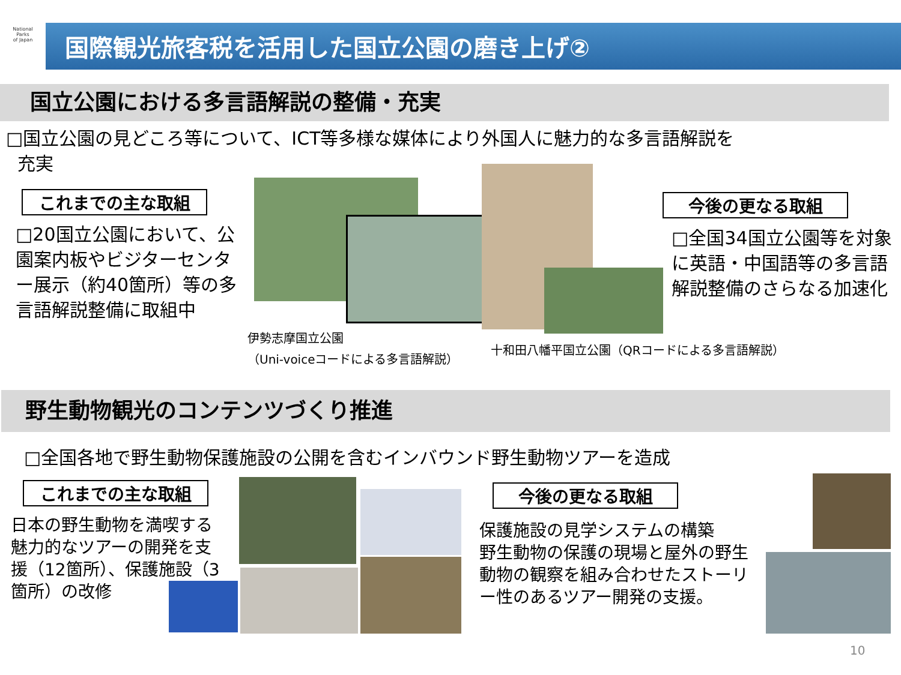National
Parks
of Japan
国際観光旅客税を活用した国立公園の磨き上げ②
国立公園における多言語解説の整備・充実
□国立公園の見どころ等について、ICT等多様な媒体により外国人に魅力的な多言語解説を
充実
これまでの主な取組
□20国立公園において、公園案内板やビジターセンター展示（約40箇所）等の多言語解説整備に取組中
伊勢志摩国立公園
（Uni-voiceコードによる多言語解説）
十和田八幡平国立公園（QRコードによる多言語解説）
今後の更なる取組
□全国34国立公園等を対象に英語・中国語等の多言語解説整備のさらなる加速化
野生動物観光のコンテンツづくり推進
□全国各地で野生動物保護施設の公開を含むインバウンド野生動物ツアーを造成
これまでの主な取組
日本の野生動物を満喫する魅力的なツアーの開発を支援（12箇所）、保護施設（3箇所）の改修
今後の更なる取組
保護施設の見学システムの構築
野生動物の保護の現場と屋外の野生動物の観察を組み合わせたストーリー性のあるツアー開発の支援。
10